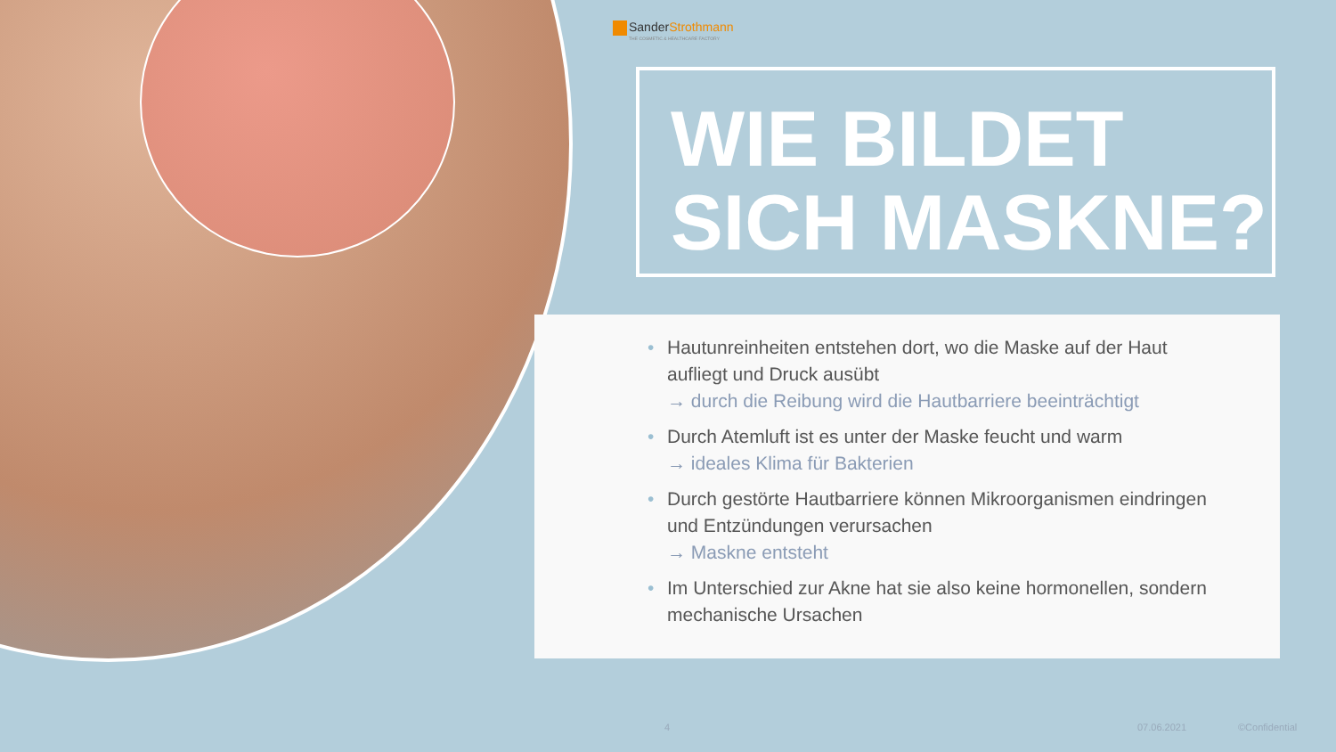SanderStrothmann
THE COSMETIC & HEALTHCARE FACTORY
WIE BILDET
SICH MASKNE?
• Hautunreinheiten entstehen dort, wo die Maske auf der Haut aufliegt und Druck ausübt
→ durch die Reibung wird die Hautbarriere beeinträchtigt
• Durch Atemluft ist es unter der Maske feucht und warm
→ ideales Klima für Bakterien
• Durch gestörte Hautbarriere können Mikroorganismen eindringen und Entzündungen verursachen
→ Maskne entsteht
• Im Unterschied zur Akne hat sie also keine hormonellen, sondern mechanische Ursachen
4 07.06.2021 ©Confidential